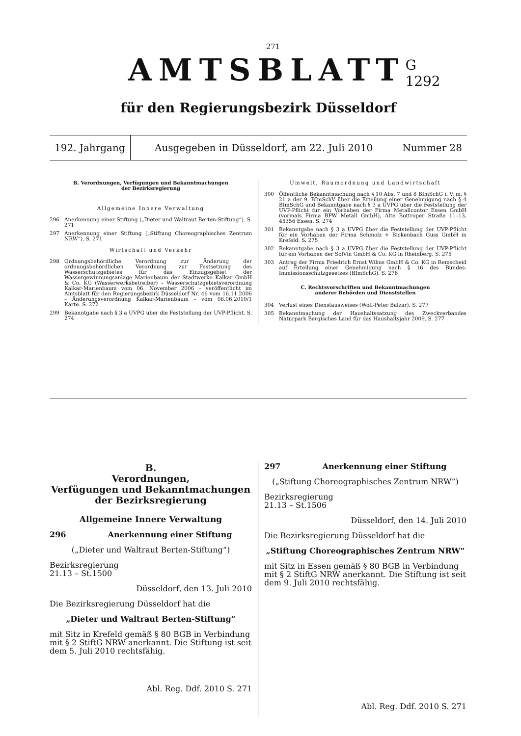271
AMTSBLATT
G 1292
für den Regierungsbezirk Düsseldorf
192. Jahrgang
Ausgegeben in Düsseldorf, am 22. Juli 2010
Nummer 28
B. Verordnungen, Verfügungen und Bekanntmachungen
der Bezirksregierung
Allgemeine Innere Verwaltung
296 Anerkennung einer Stiftung („Dieter und Waltraut Berten-Stiftung“). S. 271
297 Anerkennung einer Stiftung („Stiftung Choreographisches Zentrum NRW“). S. 271
Wirtschaft und Verkehr
298 Ordnungsbehördliche Verordnung zur Änderung der ordnungsbehördlichen Verordnung zur Festsetzung des Wasserschutzgebietes für das Einzugsgebiet der Wassergewinnungsanlage Marienbaum der Stadtwerke Kalkar GmbH & Co. KG (Wasserwerksbetreiber) – Wasserschutzgebietsverordnung Kalkar-Marienbaum vom 06. November 2006 – veröffentlicht im Amtsblatt für den Regierungsbezirk Düsseldorf Nr. 46 vom 16.11.2006 – Änderungsverordnung Kalkar-Marienbaum – vom 08.06.2010/1 Karte. S. 272
299 Bekanntgabe nach § 3 a UVPG über die Feststellung der UVP-Pflicht. S. 274
Umwelt, Raumordnung und Landwirtschaft
300 Öffentliche Bekanntmachung nach § 10 Abs. 7 und 8 BImSchG i. V. m. § 21 a der 9. BImSchV über die Erteilung einer Genehmigung nach § 4 BImSchG und Bekanntgabe nach § 3 a UVPG über die Feststellung der UVP-Pflicht für ein Vorhaben der Firma Metallcontor Essen GmbH (vormals Firma BPW Metall GmbH), Alte Bottroper Straße 11–13, 45356 Essen. S. 274
301 Bekanntgabe nach § 3 a UVPG über die Feststellung der UVP-Pflicht für ein Vorhaben der Firma Schmolz + Bickenbach Guss GmbH in Krefeld. S. 275
302 Bekanntgabe nach § 3 a UVPG über die Feststellung der UVP-Pflicht für ein Vorhaben der SolVin GmbH & Co. KG in Rheinberg. S. 275
303 Antrag der Firma Friedrich Ernst Wilms GmbH & Co. KG in Remscheid auf Erteilung einer Genehmigung nach § 16 des Bundes-Immissionsschutzgesetzes (BImSchG). S. 276
C. Rechtsvorschriften und Bekanntmachungen
anderer Behörden und Dienststellen
304 Verlust eines Dienstausweises (Wolf-Peter Balzar). S. 277
305 Bekanntmachung der Haushaltssatzung des Zweckverbandes Naturpark Bergisches Land für das Haushaltsjahr 2009. S. 277
B.
Verordnungen,
Verfügungen und Bekanntmachungen
der Bezirksregierung
Allgemeine Innere Verwaltung
296 Anerkennung einer Stiftung
(„Dieter und Waltraut Berten-Stiftung“)
Bezirksregierung
21.13 – St.1500
Düsseldorf, den 13. Juli 2010
Die Bezirksregierung Düsseldorf hat die
„Dieter und Waltraut Berten-Stiftung“
mit Sitz in Krefeld gemäß § 80 BGB in Verbindung mit § 2 StiftG NRW anerkannt. Die Stiftung ist seit dem 5. Juli 2010 rechtsfähig.
Abl. Reg. Ddf. 2010 S. 271
297 Anerkennung einer Stiftung
(„Stiftung Choreographisches Zentrum NRW“)
Bezirksregierung
21.13 – St.1506
Düsseldorf, den 14. Juli 2010
Die Bezirksregierung Düsseldorf hat die
„Stiftung Choreographisches Zentrum NRW“
mit Sitz in Essen gemäß § 80 BGB in Verbindung mit § 2 StiftG NRW anerkannt. Die Stiftung ist seit dem 9. Juli 2010 rechtsfähig.
Abl. Reg. Ddf. 2010 S. 271